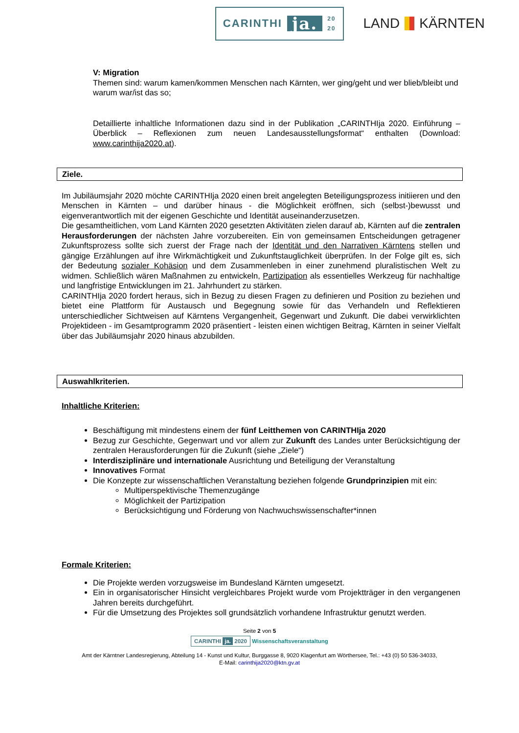CARINTHI ja. 20
20
LAND KÄRNTEN
V: Migration
Themen sind: warum kamen/kommen Menschen nach Kärnten, wer ging/geht und wer blieb/bleibt und warum war/ist das so;
Detaillierte inhaltliche Informationen dazu sind in der Publikation „CARINTHIja 2020. Einführung – Überblick – Reflexionen zum neuen Landesausstellungsformat“ enthalten (Download: www.carinthija2020.at).
Ziele.
Im Jubiläumsjahr 2020 möchte CARINTHIja 2020 einen breit angelegten Beteiligungsprozess initiieren und den Menschen in Kärnten – und darüber hinaus - die Möglichkeit eröffnen, sich (selbst-)bewusst und eigenverantwortlich mit der eigenen Geschichte und Identität auseinanderzusetzen.
Die gesamtheitlichen, vom Land Kärnten 2020 gesetzten Aktivitäten zielen darauf ab, Kärnten auf die zentralen Herausforderungen der nächsten Jahre vorzubereiten. Ein von gemeinsamen Entscheidungen getragener Zukunftsprozess sollte sich zuerst der Frage nach der Identität und den Narrativen Kärntens stellen und gängige Erzählungen auf ihre Wirkmächtigkeit und Zukunftstauglichkeit überprüfen. In der Folge gilt es, sich der Bedeutung sozialer Kohäsion und dem Zusammenleben in einer zunehmend pluralistischen Welt zu widmen. Schließlich wären Maßnahmen zu entwickeln, Partizipation als essentielles Werkzeug für nachhaltige und langfristige Entwicklungen im 21. Jahrhundert zu stärken.
CARINTHIja 2020 fordert heraus, sich in Bezug zu diesen Fragen zu definieren und Position zu beziehen und bietet eine Plattform für Austausch und Begegnung sowie für das Verhandeln und Reflektieren unterschiedlicher Sichtweisen auf Kärntens Vergangenheit, Gegenwart und Zukunft. Die dabei verwirklichten Projektideen - im Gesamtprogramm 2020 präsentiert - leisten einen wichtigen Beitrag, Kärnten in seiner Vielfalt über das Jubiläumsjahr 2020 hinaus abzubilden.
Auswahlkriterien.
Inhaltliche Kriterien:
Beschäftigung mit mindestens einem der fünf Leitthemen von CARINTHIja 2020
Bezug zur Geschichte, Gegenwart und vor allem zur Zukunft des Landes unter Berücksichtigung der zentralen Herausforderungen für die Zukunft (siehe „Ziele“)
Interdisziplinäre und internationale Ausrichtung und Beteiligung der Veranstaltung
Innovatives Format
Die Konzepte zur wissenschaftlichen Veranstaltung beziehen folgende Grundprinzipien mit ein:
Multiperspektivische Themenzugänge
Möglichkeit der Partizipation
Berücksichtigung und Förderung von Nachwuchswissenschafter*innen
Formale Kriterien:
Die Projekte werden vorzugsweise im Bundesland Kärnten umgesetzt.
Ein in organisatorischer Hinsicht vergleichbares Projekt wurde vom Projektträger in den vergangenen Jahren bereits durchgeführt.
Für die Umsetzung des Projektes soll grundsätzlich vorhandene Infrastruktur genutzt werden.
Seite 2 von 5
CARINTHI ja. 2020 Wissenschaftsveranstaltung
Amt der Kärntner Landesregierung, Abteilung 14 - Kunst und Kultur, Burggasse 8, 9020 Klagenfurt am Wörthersee, Tel.: +43 (0) 50 536-34033,
E-Mail: carinthija2020@ktn.gv.at